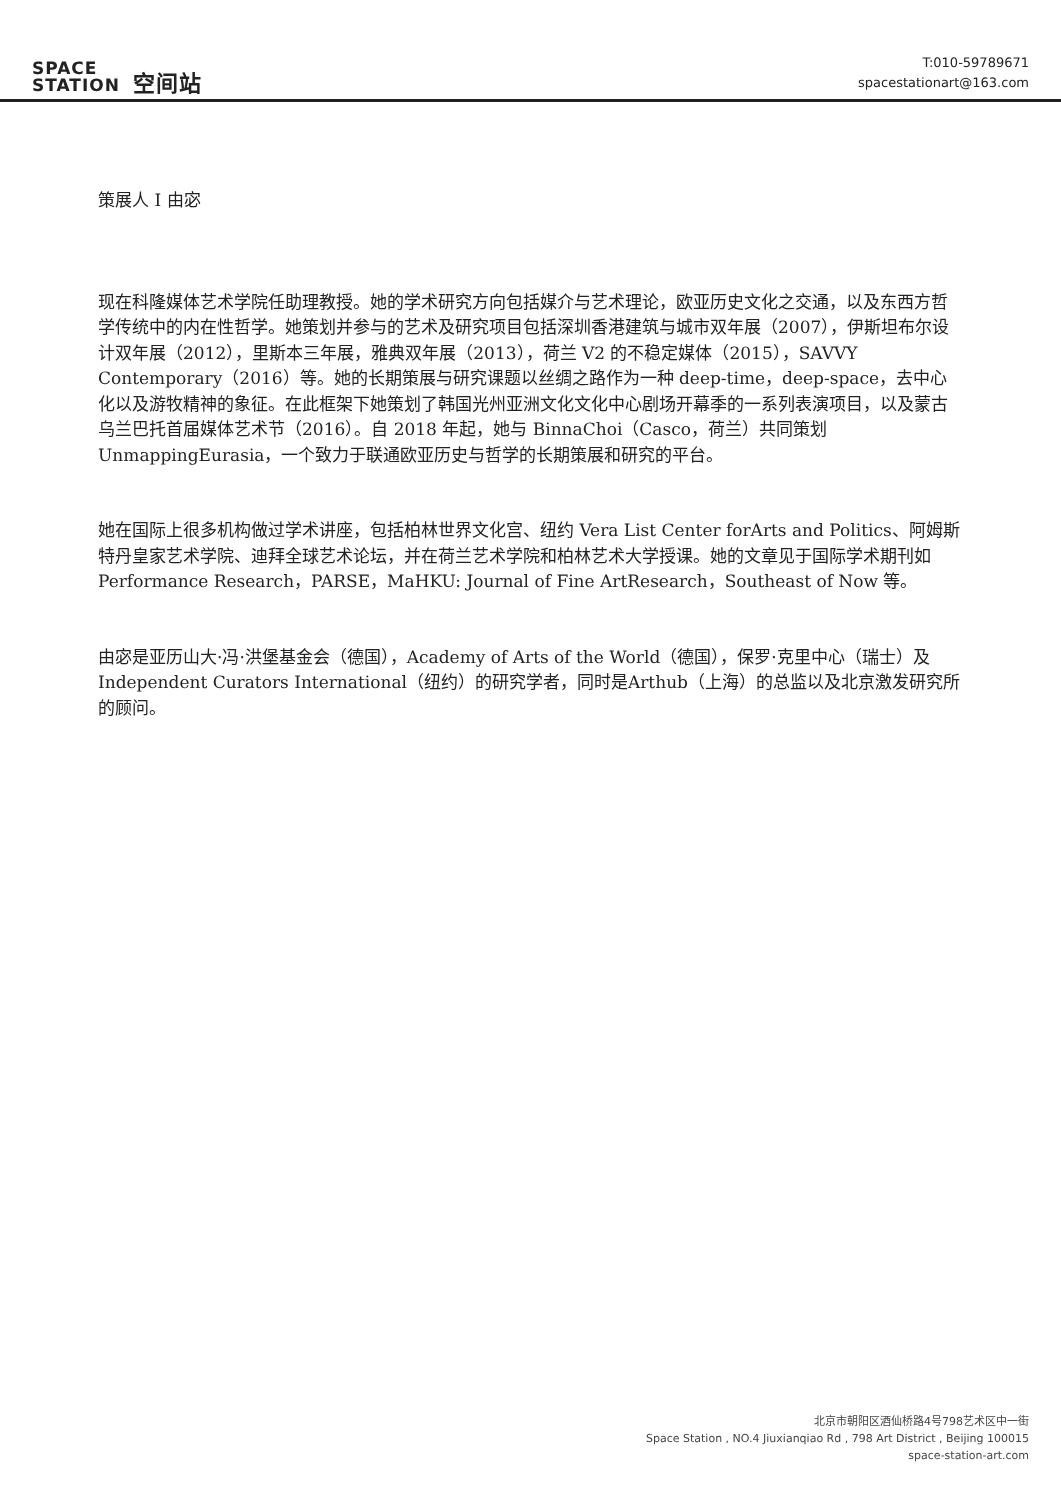SPACE
STATION 空间站
T:010-59789671
spacestationart@163.com
策展人 I 由宓
现在科隆媒体艺术学院任助理教授。她的学术研究方向包括媒介与艺术理论，欧亚历史文化之交通，以及东西方哲学传统中的内在性哲学。她策划并参与的艺术及研究项目包括深圳香港建筑与城市双年展（2007），伊斯坦布尔设计双年展（2012），里斯本三年展，雅典双年展（2013），荷兰 V2 的不稳定媒体（2015），SAVVY Contemporary（2016）等。她的长期策展与研究课题以丝绸之路作为一种 deep-time，deep-space，去中心化以及游牧精神的象征。在此框架下她策划了韩国光州亚洲文化文化中心剧场开幕季的一系列表演项目，以及蒙古乌兰巴托首届媒体艺术节（2016）。自 2018 年起，她与 BinnaChoi（Casco，荷兰）共同策划 UnmappingEurasia，一个致力于联通欧亚历史与哲学的长期策展和研究的平台。
她在国际上很多机构做过学术讲座，包括柏林世界文化宫、纽约 Vera List Center forArts and Politics、阿姆斯特丹皇家艺术学院、迪拜全球艺术论坛，并在荷兰艺术学院和柏林艺术大学授课。她的文章见于国际学术期刊如 Performance Research，PARSE，MaHKU: Journal of Fine ArtResearch，Southeast of Now 等。
由宓是亚历山大·冯·洪堡基金会（德国），Academy of Arts of the World（德国），保罗·克里中心（瑞士）及Independent Curators International（纽约）的研究学者，同时是Arthub（上海）的总监以及北京激发研究所的顾问。
北京市朝阳区酒仙桥路4号798艺术区中一街
Space Station , NO.4 Jiuxianqiao Rd , 798 Art District , Beijing 100015
space-station-art.com